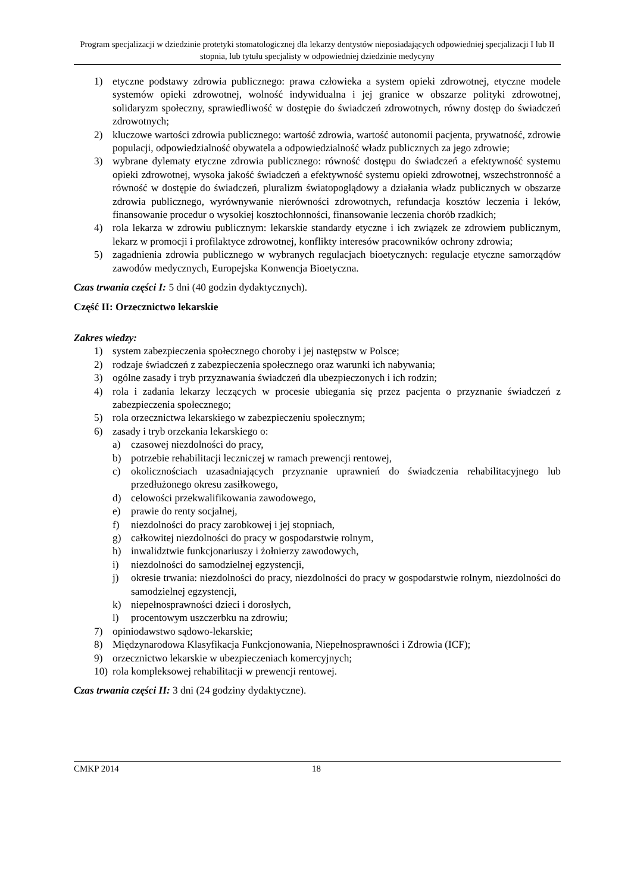Program specjalizacji w dziedzinie protetyki stomatologicznej dla lekarzy dentystów nieposiadających odpowiedniej specjalizacji I lub II stopnia, lub tytułu specjalisty w odpowiedniej dziedzinie medycyny
1) etyczne podstawy zdrowia publicznego: prawa człowieka a system opieki zdrowotnej, etyczne modele systemów opieki zdrowotnej, wolność indywidualna i jej granice w obszarze polityki zdrowotnej, solidaryzm społeczny, sprawiedliwość w dostępie do świadczeń zdrowotnych, równy dostęp do świadczeń zdrowotnych;
2) kluczowe wartości zdrowia publicznego: wartość zdrowia, wartość autonomii pacjenta, prywatność, zdrowie populacji, odpowiedzialność obywatela a odpowiedzialność władz publicznych za jego zdrowie;
3) wybrane dylematy etyczne zdrowia publicznego: równość dostępu do świadczeń a efektywność systemu opieki zdrowotnej, wysoka jakość świadczeń a efektywność systemu opieki zdrowotnej, wszechstronność a równość w dostępie do świadczeń, pluralizm światopoglądowy a działania władz publicznych w obszarze zdrowia publicznego, wyrównywanie nierówności zdrowotnych, refundacja kosztów leczenia i leków, finansowanie procedur o wysokiej kosztochłonności, finansowanie leczenia chorób rzadkich;
4) rola lekarza w zdrowiu publicznym: lekarskie standardy etyczne i ich związek ze zdrowiem publicznym, lekarz w promocji i profilaktyce zdrowotnej, konflikty interesów pracowników ochrony zdrowia;
5) zagadnienia zdrowia publicznego w wybranych regulacjach bioetycznych: regulacje etyczne samorządów zawodów medycznych, Europejska Konwencja Bioetyczna.
Czas trwania części I: 5 dni (40 godzin dydaktycznych).
Część II: Orzecznictwo lekarskie
Zakres wiedzy:
1) system zabezpieczenia społecznego choroby i jej następstw w Polsce;
2) rodzaje świadczeń z zabezpieczenia społecznego oraz warunki ich nabywania;
3) ogólne zasady i tryb przyznawania świadczeń dla ubezpieczonych i ich rodzin;
4) rola i zadania lekarzy leczących w procesie ubiegania się przez pacjenta o przyznanie świadczeń z zabezpieczenia społecznego;
5) rola orzecznictwa lekarskiego w zabezpieczeniu społecznym;
6) zasady i tryb orzekania lekarskiego o:
a) czasowej niezdolności do pracy,
b) potrzebie rehabilitacji leczniczej w ramach prewencji rentowej,
c) okolicznościach uzasadniających przyznanie uprawnień do świadczenia rehabilitacyjnego lub przedłużonego okresu zasiłkowego,
d) celowości przekwalifikowania zawodowego,
e) prawie do renty socjalnej,
f) niezdolności do pracy zarobkowej i jej stopniach,
g) całkowitej niezdolności do pracy w gospodarstwie rolnym,
h) inwalidztwie funkcjonariuszy i żołnierzy zawodowych,
i) niezdolności do samodzielnej egzystencji,
j) okresie trwania: niezdolności do pracy, niezdolności do pracy w gospodarstwie rolnym, niezdolności do samodzielnej egzystencji,
k) niepełnosprawności dzieci i dorosłych,
l) procentowym uszczerbku na zdrowiu;
7) opiniodawstwo sądowo-lekarskie;
8) Międzynarodowa Klasyfikacja Funkcjonowania, Niepełnosprawności i Zdrowia (ICF);
9) orzecznictwo lekarskie w ubezpieczeniach komercyjnych;
10) rola kompleksowej rehabilitacji w prewencji rentowej.
Czas trwania części II: 3 dni (24 godziny dydaktyczne).
CMKP 2014 18